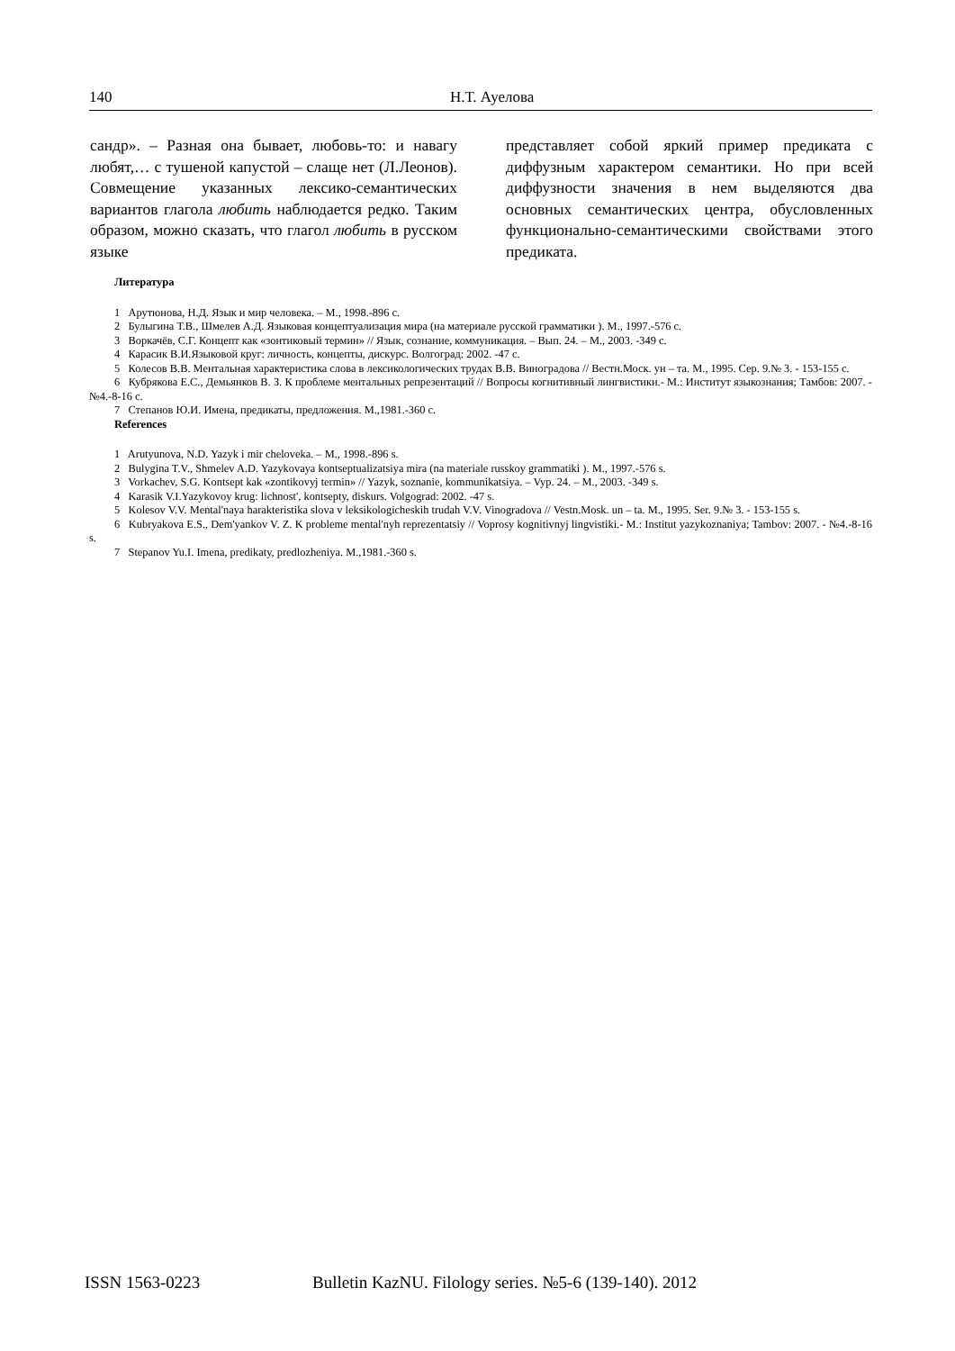140
Н.Т. Ауелова
сандр». – Разная она бывает, любовь-то: и навагу любят,… с тушеной капустой – слаще нет (Л.Леонов). Совмещение указанных лексико-семантических вариантов глагола любить наблюдается редко. Таким образом, можно сказать, что глагол любить в русском языке
представляет собой яркий пример предиката с диффузным характером семантики. Но при всей диффузности значения в нем выделяются два основных семантических центра, обусловленных функционально-семантическими свойствами этого предиката.
Литература
1 Арутюнова, Н.Д. Язык и мир человека. – М., 1998.-896 с.
2 Булыгина Т.В., Шмелев А.Д. Языковая концептуализация мира (на материале русской грамматики ). М., 1997.-576 с.
3 Воркачёв, С.Г. Концепт как «зонтиковый термин» // Язык, сознание, коммуникация. – Вып. 24. – М., 2003. -349 с.
4 Карасик В.И.Языковой круг: личность, концепты, дискурс. Волгоград: 2002. -47 с.
5 Колесов В.В. Ментальная характеристика слова в лексикологических трудах В.В. Виноградова // Вестн.Моск. ун – та. М., 1995. Сер. 9.№ 3. - 153-155 с.
6 Кубрякова Е.С., Демьянков В. З. К проблеме ментальных репрезентаций // Вопросы когнитивный лингвистики.- М.: Институт языкознания; Тамбов: 2007. - №4.-8-16 с.
7 Степанов Ю.И. Имена, предикаты, предложения. М.,1981.-360 с.
References
1 Arutyunova, N.D. Yazyk i mir cheloveka. – M., 1998.-896 s.
2 Bulygina T.V., Shmelev A.D. Yazykovaya kontseptualizatsiya mira (na materiale russkoy grammatiki ). M., 1997.-576 s.
3 Vorkachev, S.G. Kontsept kak «zontikovyj termin» // Yazyk, soznanie, kommunikatsiya. – Vyp. 24. – M., 2003. -349 s.
4 Karasik V.I.Yazykovoy krug: lichnost', kontsepty, diskurs. Volgograd: 2002. -47 s.
5 Kolesov V.V. Mental'naya harakteristika slova v leksikologicheskih trudah V.V. Vinogradova // Vestn.Mosk. un – ta. M., 1995. Ser. 9.№ 3. - 153-155 s.
6 Kubryakova E.S., Dem'yankov V. Z. K probleme mental'nyh reprezentatsiy // Voprosy kognitivnyj lingvistiki.- M.: Institut yazykoznaniya; Tambov: 2007. - №4.-8-16 s.
7 Stepanov Yu.I. Imena, predikaty, predlozheniya. M.,1981.-360 s.
ISSN 1563-0223 Bulletin KazNU. Filology series. №5-6 (139-140). 2012